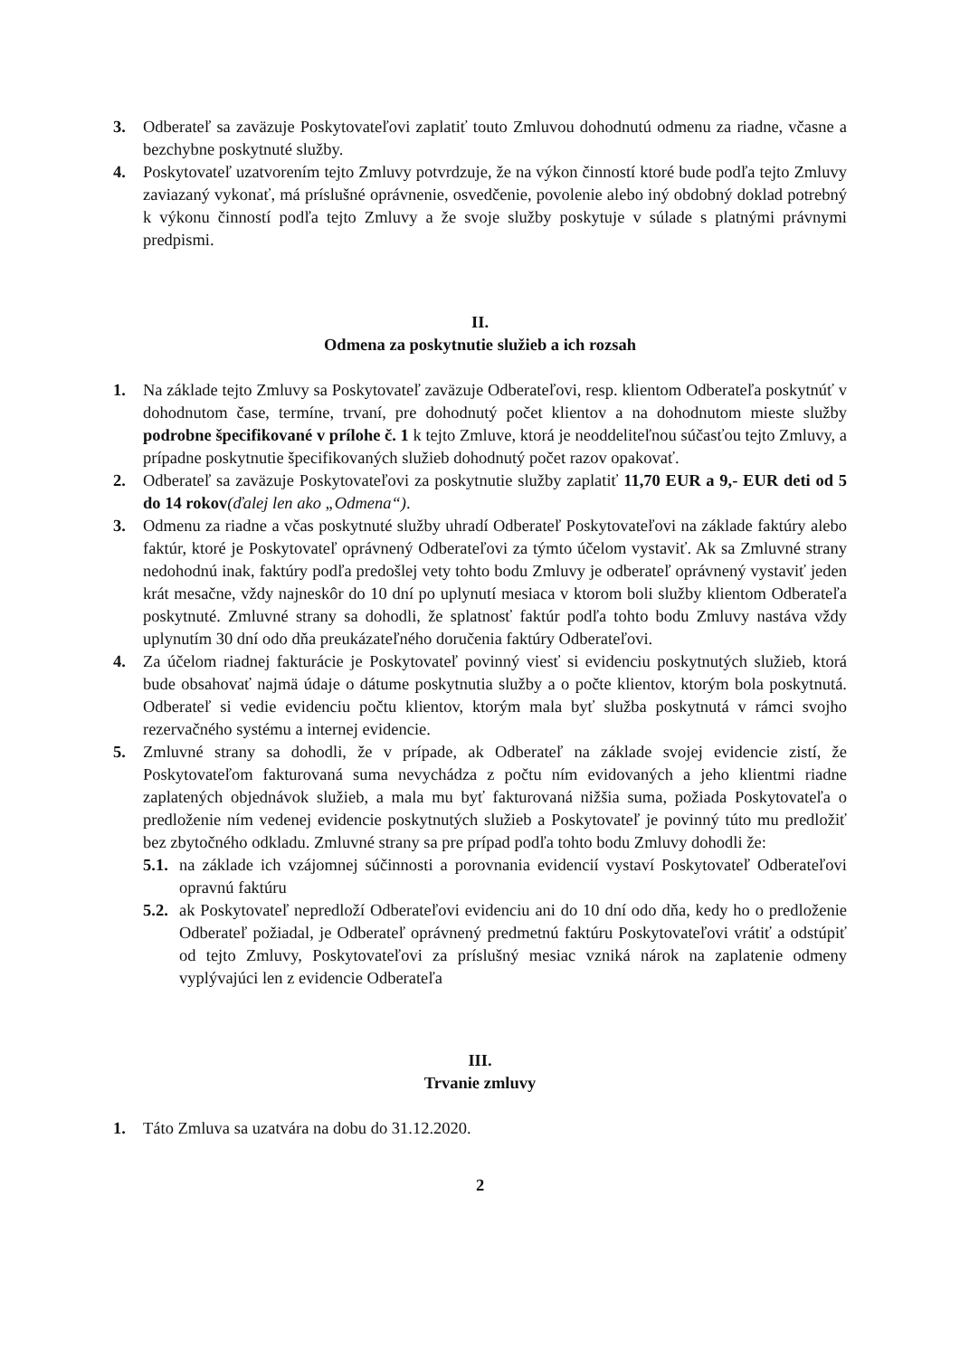3. Odberateľ sa zaväzuje Poskytovateľovi zaplatiť touto Zmluvou dohodnutú odmenu za riadne, včasne a bezchybne poskytnuté služby.
4. Poskytovateľ uzatvorením tejto Zmluvy potvrdzuje, že na výkon činností ktoré bude podľa tejto Zmluvy zaviazaný vykonať, má príslušné oprávnenie, osvedčenie, povolenie alebo iný obdobný doklad potrebný k výkonu činností podľa tejto Zmluvy a že svoje služby poskytuje v súlade s platnými právnymi predpismi.
II.
Odmena za poskytnutie služieb a ich rozsah
1. Na základe tejto Zmluvy sa Poskytovateľ zaväzuje Odberateľovi, resp. klientom Odberateľa poskytnúť v dohodnutom čase, termíne, trvaní, pre dohodnutý počet klientov a na dohodnutom mieste služby podrobne špecifikované v prílohe č. 1 k tejto Zmluve, ktorá je neoddeliteľnou súčasťou tejto Zmluvy, a prípadne poskytnutie špecifikovaných služieb dohodnutý počet razov opakovať.
2. Odberateľ sa zaväzuje Poskytovateľovi za poskytnutie služby zaplatiť 11,70 EUR a 9,- EUR deti od 5 do 14 rokov(ďalej len ako „Odmena“).
3. Odmenu za riadne a včas poskytnuté služby uhradí Odberateľ Poskytovateľovi na základe faktúry alebo faktúr, ktoré je Poskytovateľ oprávnený Odberateľovi za týmto účelom vystaviť. Ak sa Zmluvné strany nedohodnú inak, faktúry podľa predošlej vety tohto bodu Zmluvy je odberateľ oprávnený vystaviť jeden krát mesačne, vždy najneskôr do 10 dní po uplynutí mesiaca v ktorom boli služby klientom Odberateľa poskytnuté. Zmluvné strany sa dohodli, že splatnosť faktúr podľa tohto bodu Zmluvy nastáva vždy uplynutím 30 dní odo dňa preukázateľného doručenia faktúry Odberateľovi.
4. Za účelom riadnej fakturácie je Poskytovateľ povinný viesť si evidenciu poskytnutých služieb, ktorá bude obsahovať najmä údaje o dátume poskytnutia služby a o počte klientov, ktorým bola poskytnutá. Odberateľ si vedie evidenciu počtu klientov, ktorým mala byť služba poskytnutá v rámci svojho rezervačného systému a internej evidencie.
5. Zmluvné strany sa dohodli, že v prípade, ak Odberateľ na základe svojej evidencie zistí, že Poskytovateľom fakturovaná suma nevychádza z počtu ním evidovaných a jeho klientmi riadne zaplatených objednávok služieb, a mala mu byť fakturovaná nižšia suma, požiada Poskytovateľa o predloženie ním vedenej evidencie poskytnutých služieb a Poskytovateľ je povinný túto mu predložiť bez zbytočného odkladu. Zmluvné strany sa pre prípad podľa tohto bodu Zmluvy dohodli že:
5.1. na základe ich vzájomnej súčinnosti a porovnania evidencií vystaví Poskytovateľ Odberateľovi opravnú faktúru
5.2. ak Poskytovateľ nepredloží Odberateľovi evidenciu ani do 10 dní odo dňa, kedy ho o predloženie Odberateľ požiadal, je Odberateľ oprávnený predmetnú faktúru Poskytovateľovi vrátiť a odstúpiť od tejto Zmluvy, Poskytovateľovi za príslušný mesiac vzniká nárok na zaplatenie odmeny vyplývajúci len z evidencie Odberateľa
III.
Trvanie zmluvy
1. Táto Zmluva sa uzatvára na dobu do 31.12.2020.
2